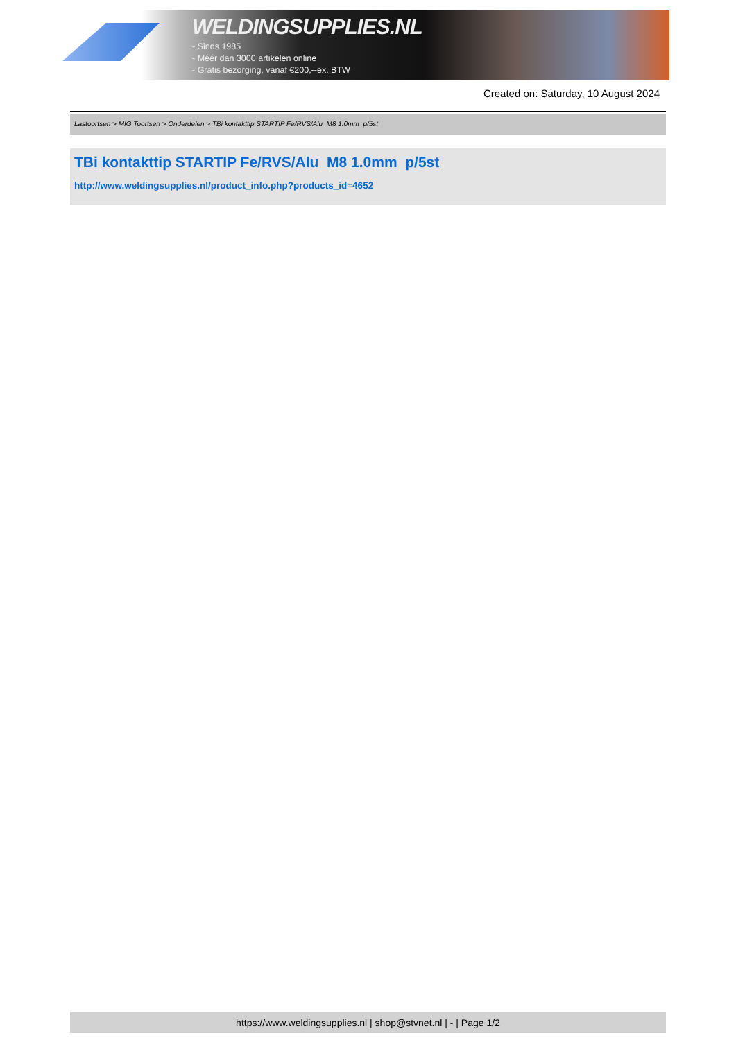WELDINGSUPPLIES.NL
- Sinds 1985
- Méér dan 3000 artikelen online
- Gratis bezorging, vanaf €200,--ex. BTW
Created on: Saturday, 10 August 2024
Lastoortsen > MIG Toortsen > Onderdelen > TBi kontakttip STARTIP Fe/RVS/Alu M8 1.0mm p/5st
TBi kontakttip STARTIP Fe/RVS/Alu M8 1.0mm p/5st
http://www.weldingsupplies.nl/product_info.php?products_id=4652
https://www.weldingsupplies.nl | shop@stvnet.nl | - | Page 1/2